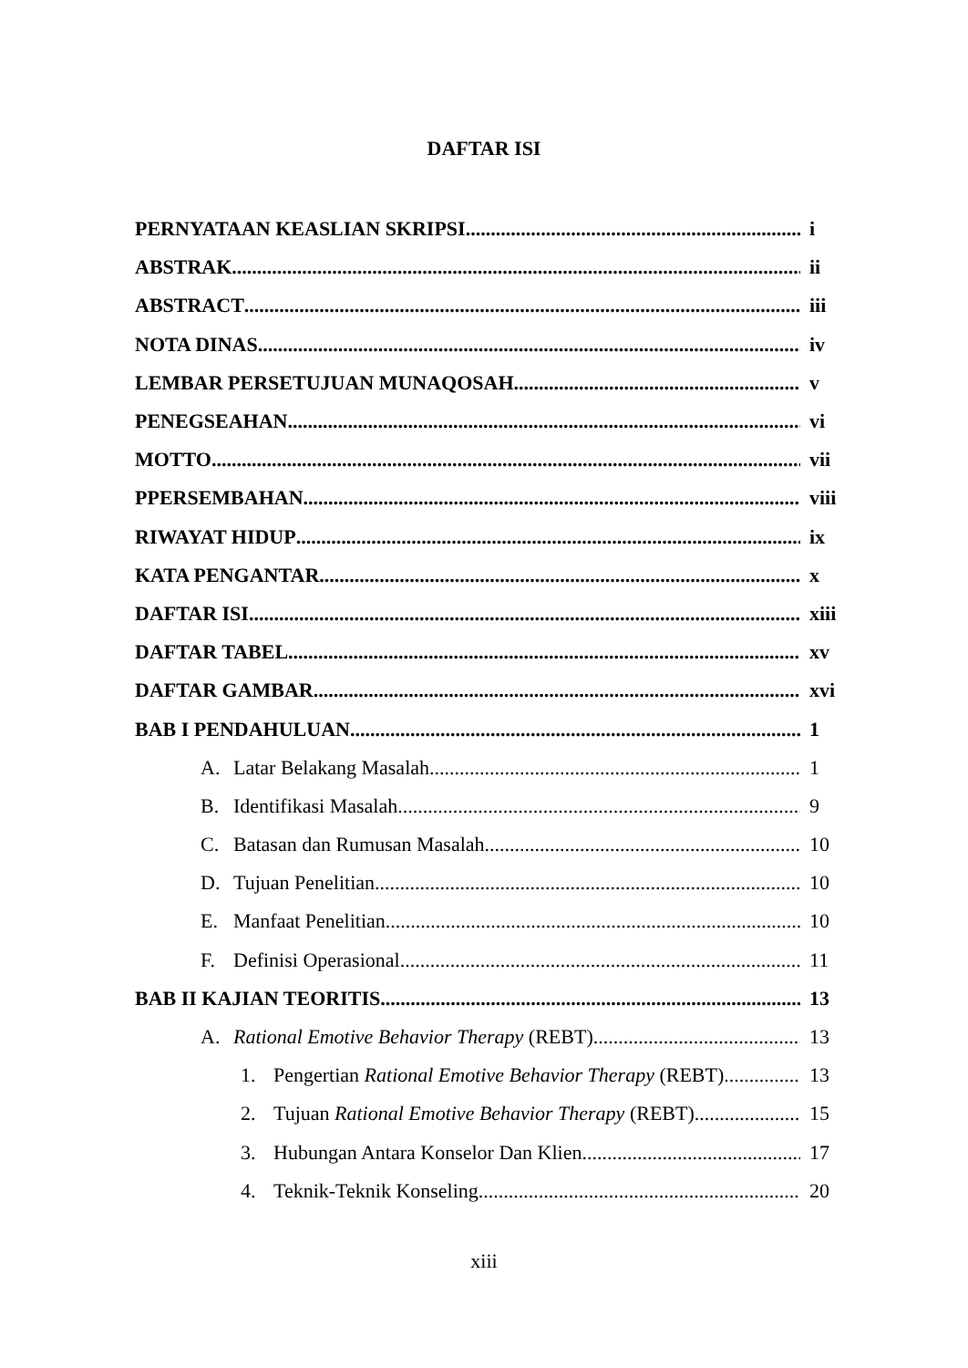DAFTAR ISI
PERNYATAAN KEASLIAN SKRIPSI i
ABSTRAK ii
ABSTRACT iii
NOTA DINAS iv
LEMBAR PERSETUJUAN MUNAQOSAH v
PENEGSEAHAN vi
MOTTO vii
PPERSEMBAHAN
viii
RIWAYAT HIDUP ix
KATA PENGANTAR x
DAFTAR ISI
xiii
DAFTAR TABEL xv
DAFTAR GAMBAR xvi
BAB I PENDAHULUAN 1
A. Latar Belakang Masalah 1
B. Identifikasi Masalah 9
C. Batasan dan Rumusan Masalah 10
D. Tujuan Penelitian 10
E. Manfaat Penelitian 10
F. Definisi Operasional 11
BAB II KAJIAN TEORITIS 13
A. Rational Emotive Behavior Therapy (REBT) 13
1. Pengertian Rational Emotive Behavior Therapy (REBT) 13
2. Tujuan Rational Emotive Behavior Therapy (REBT) 15
3. Hubungan Antara Konselor Dan Klien 17
4. Teknik-Teknik Konseling 20
xiii